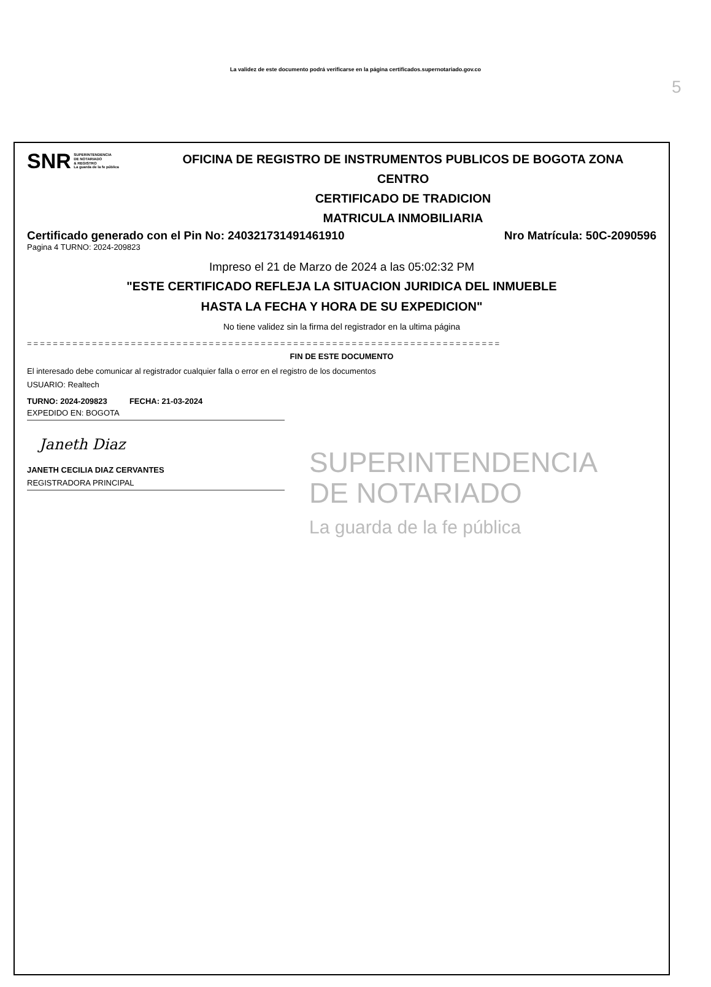5
La validez de este documento podrá verificarse en la página certificados.supernotariado.gov.co
SNR SUPERINTENDENCIA
DE NOTARIADO
& REGISTRO
La guarda de la fe pública
OFICINA DE REGISTRO DE INSTRUMENTOS PUBLICOS DE BOGOTA ZONA
CENTRO
CERTIFICADO DE TRADICION
MATRICULA INMOBILIARIA
Certificado generado con el Pin No: 240321731491461910 Nro Matrícula: 50C-2090596
Pagina 4 TURNO: 2024-209823
Impreso el 21 de Marzo de 2024 a las 05:02:32 PM
"ESTE CERTIFICADO REFLEJA LA SITUACION JURIDICA DEL INMUEBLE
HASTA LA FECHA Y HORA DE SU EXPEDICION"
No tiene validez sin la firma del registrador en la ultima página
=========================================================================
FIN DE ESTE DOCUMENTO
El interesado debe comunicar al registrador cualquier falla o error en el registro de los documentos
USUARIO: Realtech
TURNO: 2024-209823 FECHA: 21-03-2024
EXPEDIDO EN: BOGOTA
Janeth Diaz
JANETH CECILIA DIAZ CERVANTES
REGISTRADORA PRINCIPAL
SUPERINTENDENCIA
DE NOTARIADO
La guarda de la fe pública